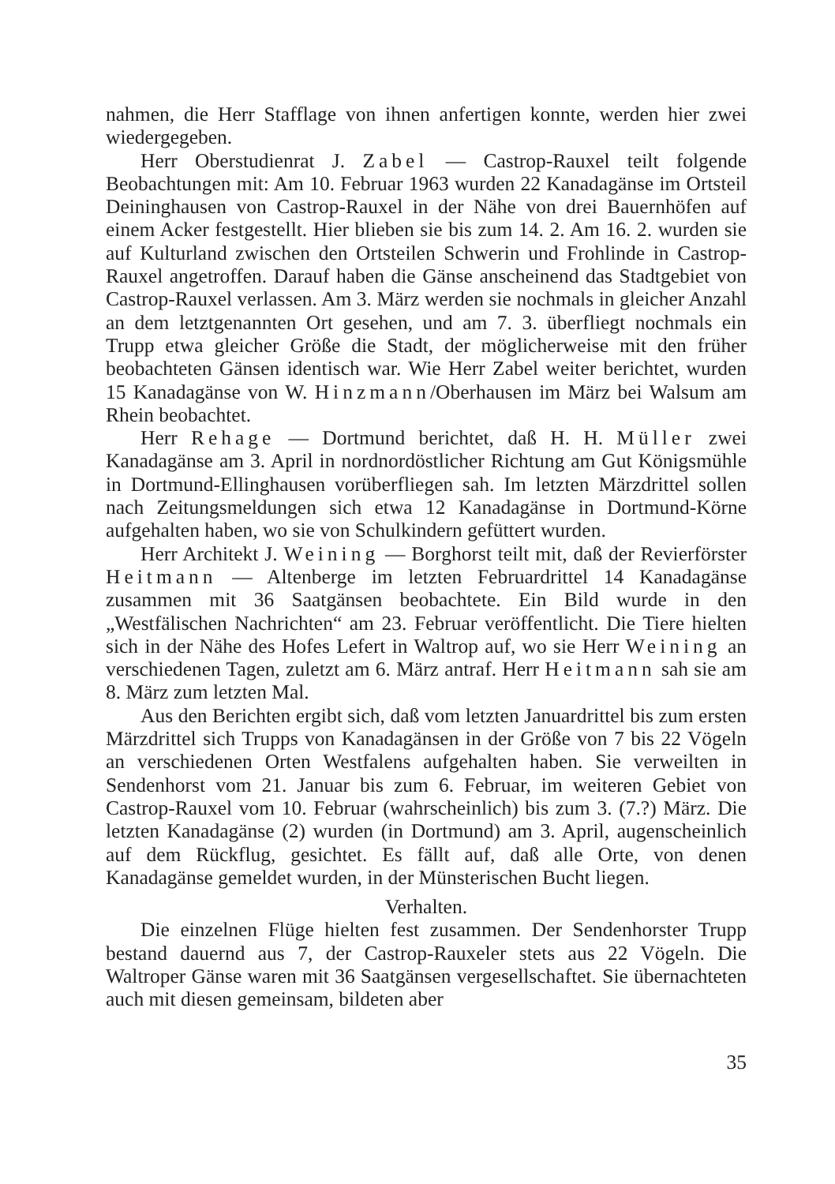nahmen, die Herr Stafflage von ihnen anfertigen konnte, werden hier zwei wiedergegeben.
Herr Oberstudienrat J. Zabel — Castrop-Rauxel teilt folgende Beobachtungen mit: Am 10. Februar 1963 wurden 22 Kanadagänse im Ortsteil Deininghausen von Castrop-Rauxel in der Nähe von drei Bauernhöfen auf einem Acker festgestellt. Hier blieben sie bis zum 14. 2. Am 16. 2. wurden sie auf Kulturland zwischen den Ortsteilen Schwerin und Frohlinde in Castrop-Rauxel angetroffen. Darauf haben die Gänse anscheinend das Stadtgebiet von Castrop-Rauxel verlassen. Am 3. März werden sie nochmals in gleicher Anzahl an dem letztgenannten Ort gesehen, und am 7. 3. überfliegt nochmals ein Trupp etwa gleicher Größe die Stadt, der möglicherweise mit den früher beobachteten Gänsen identisch war. Wie Herr Zabel weiter berichtet, wurden 15 Kanadagänse von W. Hinzmann/Oberhausen im März bei Walsum am Rhein beobachtet.
Herr Rehage — Dortmund berichtet, daß H. H. Müller zwei Kanadagänse am 3. April in nordnordöstlicher Richtung am Gut Königsmühle in Dortmund-Ellinghausen vorüberfliegen sah. Im letzten Märzdrittel sollen nach Zeitungsmeldungen sich etwa 12 Kanadagänse in Dortmund-Körne aufgehalten haben, wo sie von Schulkindern gefüttert wurden.
Herr Architekt J. Weining — Borghorst teilt mit, daß der Revierförster Heitmann — Altenberge im letzten Februardrittel 14 Kanadagänse zusammen mit 36 Saatgänsen beobachtete. Ein Bild wurde in den „Westfälischen Nachrichten“ am 23. Februar veröffentlicht. Die Tiere hielten sich in der Nähe des Hofes Lefert in Waltrop auf, wo sie Herr Weining an verschiedenen Tagen, zuletzt am 6. März antraf. Herr Heitmann sah sie am 8. März zum letzten Mal.
Aus den Berichten ergibt sich, daß vom letzten Januardrittel bis zum ersten Märzdrittel sich Trupps von Kanadagänsen in der Größe von 7 bis 22 Vögeln an verschiedenen Orten Westfalens aufgehalten haben. Sie verweilten in Sendenhorst vom 21. Januar bis zum 6. Februar, im weiteren Gebiet von Castrop-Rauxel vom 10. Februar (wahrscheinlich) bis zum 3. (7.?) März. Die letzten Kanadagänse (2) wurden (in Dortmund) am 3. April, augenscheinlich auf dem Rückflug, gesichtet. Es fällt auf, daß alle Orte, von denen Kanadagänse gemeldet wurden, in der Münsterischen Bucht liegen.
Verhalten.
Die einzelnen Flüge hielten fest zusammen. Der Sendenhorster Trupp bestand dauernd aus 7, der Castrop-Rauxeler stets aus 22 Vögeln. Die Waltroper Gänse waren mit 36 Saatgänsen vergesellschaftet. Sie übernachteten auch mit diesen gemeinsam, bildeten aber
35